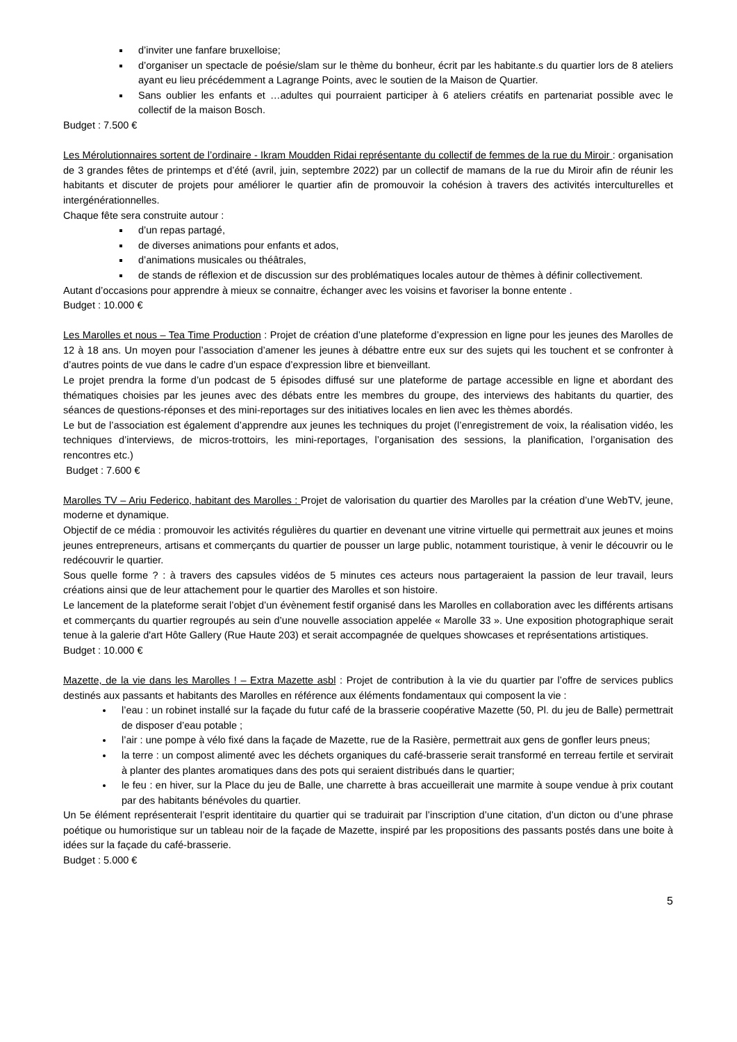d’inviter une fanfare bruxelloise;
d’organiser un spectacle de poésie/slam sur le thème du bonheur, écrit par les habitante.s du quartier lors de 8 ateliers ayant eu lieu précédemment a Lagrange Points, avec le soutien de la Maison de Quartier.
Sans oublier les enfants et …adultes qui pourraient participer à 6 ateliers créatifs en partenariat possible avec le collectif de la maison Bosch.
Budget : 7.500 €
Les Mérolutionnaires sortent de l’ordinaire - Ikram Moudden Ridai représentante du collectif de femmes de la rue du Miroir : organisation de 3 grandes fêtes de printemps et d’été (avril, juin, septembre 2022) par un collectif de mamans de la rue du Miroir afin de réunir les habitants et discuter de projets pour améliorer le quartier afin de promouvoir la cohésion à travers des activités interculturelles et intergénérationnelles.
Chaque fête sera construite autour :
d’un repas partagé,
de diverses animations pour enfants et ados,
d’animations musicales ou théâtrales,
de stands de réflexion et de discussion sur des problématiques locales autour de thèmes à définir collectivement.
Autant d’occasions pour apprendre à mieux se connaitre, échanger avec les voisins et favoriser la bonne entente .
Budget : 10.000 €
Les Marolles et nous – Tea Time Production : Projet de création d’une plateforme d’expression en ligne pour les jeunes des Marolles de 12 à 18 ans. Un moyen pour l’association d’amener les jeunes à débattre entre eux sur des sujets qui les touchent et se confronter à d’autres points de vue dans le cadre d’un espace d’expression libre et bienveillant.
Le projet prendra la forme d’un podcast de 5 épisodes diffusé sur une plateforme de partage accessible en ligne et abordant des thématiques choisies par les jeunes avec des débats entre les membres du groupe, des interviews des habitants du quartier, des séances de questions-réponses et des mini-reportages sur des initiatives locales en lien avec les thèmes abordés.
Le but de l’association est également d’apprendre aux jeunes les techniques du projet (l’enregistrement de voix, la réalisation vidéo, les techniques d’interviews, de micros-trottoirs, les mini-reportages, l’organisation des sessions, la planification, l’organisation des rencontres etc.)
Budget : 7.600 €
Marolles TV – Ariu Federico, habitant des Marolles : Projet de valorisation du quartier des Marolles par la création d’une WebTV, jeune, moderne et dynamique.
Objectif de ce média : promouvoir les activités régulières du quartier en devenant une vitrine virtuelle qui permettrait aux jeunes et moins jeunes entrepreneurs, artisans et commerçants du quartier de pousser un large public, notamment touristique, à venir le découvrir ou le redécouvrir le quartier.
Sous quelle forme ? : à travers des capsules vidéos de 5 minutes ces acteurs nous partageraient la passion de leur travail, leurs créations ainsi que de leur attachement pour le quartier des Marolles et son histoire.
Le lancement de la plateforme serait l’objet d’un évènement festif organisé dans les Marolles en collaboration avec les différents artisans et commerçants du quartier regroupés au sein d’une nouvelle association appelée « Marolle 33 ». Une exposition photographique serait tenue à la galerie d'art Hôte Gallery (Rue Haute 203) et serait accompagnée de quelques showcases et représentations artistiques.
Budget : 10.000 €
Mazette, de la vie dans les Marolles ! – Extra Mazette asbl : Projet de contribution à la vie du quartier par l’offre de services publics destinés aux passants et habitants des Marolles en référence aux éléments fondamentaux qui composent la vie :
l’eau : un robinet installé sur la façade du futur café de la brasserie coopérative Mazette (50, Pl. du jeu de Balle) permettrait de disposer d’eau potable ;
l’air : une pompe à vélo fixé dans la façade de Mazette, rue de la Rasière, permettrait aux gens de gonfler leurs pneus;
la terre : un compost alimenté avec les déchets organiques du café-brasserie serait transformé en terreau fertile et servirait à planter des plantes aromatiques dans des pots qui seraient distribués dans le quartier;
le feu : en hiver, sur la Place du jeu de Balle, une charrette à bras accueillerait une marmite à soupe vendue à prix coutant par des habitants bénévoles du quartier.
Un 5e élément représenterait l’esprit identitaire du quartier qui se traduirait par l’inscription d’une citation, d’un dicton ou d’une phrase poétique ou humoristique sur un tableau noir de la façade de Mazette, inspiré par les propositions des passants postés dans une boite à idées sur la façade du café-brasserie.
Budget : 5.000 €
5